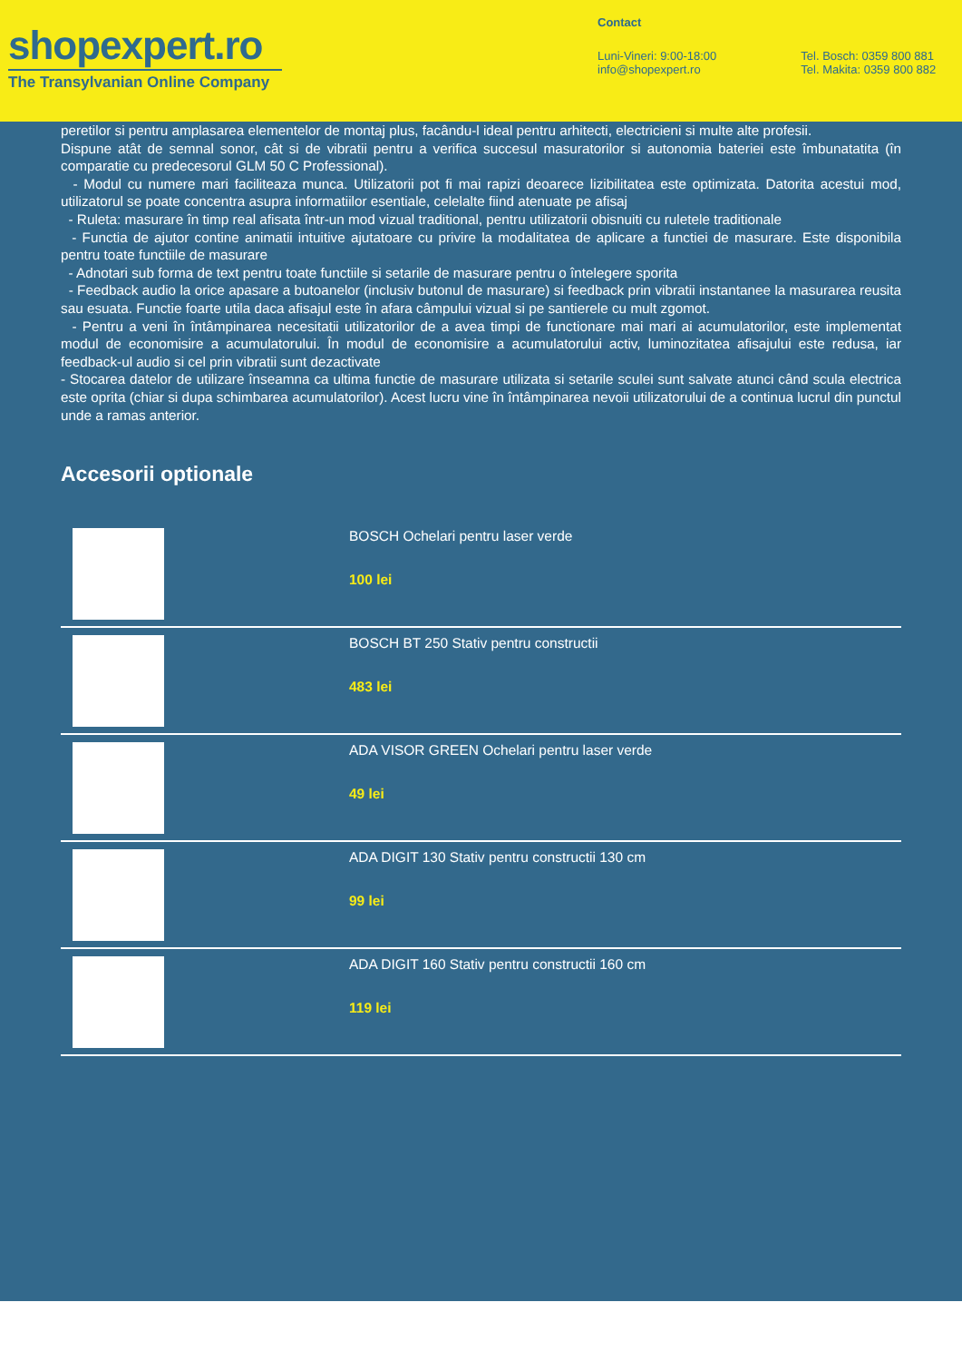shopexpert.ro
The Transylvanian Online Company
Contact
Luni-Vineri: 9:00-18:00
info@shopexpert.ro
Tel. Bosch: 0359 800 881
Tel. Makita: 0359 800 882
peretilor si pentru amplasarea elementelor de montaj plus, facându-l ideal pentru arhitecti, electricieni si multe alte profesii.
Dispune atât de semnal sonor, cât si de vibratii pentru a verifica succesul masuratorilor si autonomia bateriei este îmbunatatita (în comparatie cu predecesorul GLM 50 C Professional).
- Modul cu numere mari faciliteaza munca. Utilizatorii pot fi mai rapizi deoarece lizibilitatea este optimizata. Datorita acestui mod, utilizatorul se poate concentra asupra informatiilor esentiale, celelalte fiind atenuate pe afisaj
- Ruleta: masurare în timp real afisata într-un mod vizual traditional, pentru utilizatorii obisnuiti cu ruletele traditionale
- Functia de ajutor contine animatii intuitive ajutatoare cu privire la modalitatea de aplicare a functiei de masurare. Este disponibila pentru toate functiile de masurare
- Adnotari sub forma de text pentru toate functiile si setarile de masurare pentru o întelegere sporita
- Feedback audio la orice apasare a butoanelor (inclusiv butonul de masurare) si feedback prin vibratii instantanee la masurarea reusita sau esuata. Functie foarte utila daca afisajul este în afara câmpului vizual si pe santierele cu mult zgomot.
- Pentru a veni în întâmpinarea necesitatii utilizatorilor de a avea timpi de functionare mai mari ai acumulatorilor, este implementat modul de economisire a acumulatorului. În modul de economisire a acumulatorului activ, luminozitatea afisajului este redusa, iar feedback-ul audio si cel prin vibratii sunt dezactivate
- Stocarea datelor de utilizare înseamna ca ultima functie de masurare utilizata si setarile sculei sunt salvate atunci când scula electrica este oprita (chiar si dupa schimbarea acumulatorilor). Acest lucru vine în întâmpinarea nevoii utilizatorului de a continua lucrul din punctul unde a ramas anterior.
Accesorii optionale
BOSCH Ochelari pentru laser verde
100 lei
BOSCH BT 250 Stativ pentru constructii
483 lei
ADA VISOR GREEN Ochelari pentru laser verde
49 lei
ADA DIGIT 130 Stativ pentru constructii 130 cm
99 lei
ADA DIGIT 160 Stativ pentru constructii 160 cm
119 lei